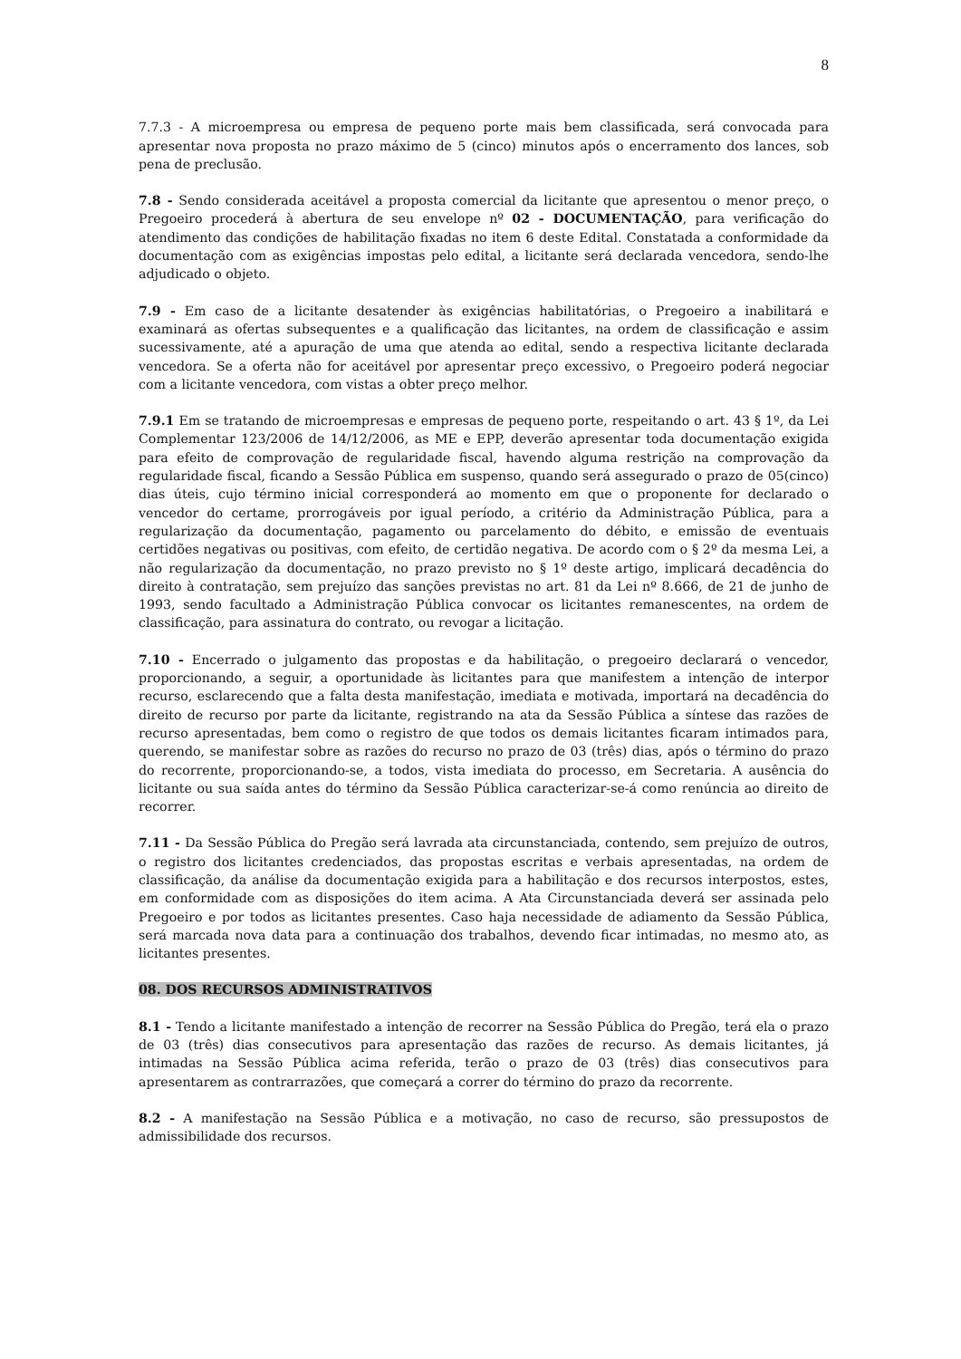8
7.7.3 - A microempresa ou empresa de pequeno porte mais bem classificada, será convocada para apresentar nova proposta no prazo máximo de 5 (cinco) minutos após o encerramento dos lances, sob pena de preclusão.
7.8 - Sendo considerada aceitável a proposta comercial da licitante que apresentou o menor preço, o Pregoeiro procederá à abertura de seu envelope nº 02 - DOCUMENTAÇÃO, para verificação do atendimento das condições de habilitação fixadas no item 6 deste Edital. Constatada a conformidade da documentação com as exigências impostas pelo edital, a licitante será declarada vencedora, sendo-lhe adjudicado o objeto.
7.9 - Em caso de a licitante desatender às exigências habilitatórias, o Pregoeiro a inabilitará e examinará as ofertas subsequentes e a qualificação das licitantes, na ordem de classificação e assim sucessivamente, até a apuração de uma que atenda ao edital, sendo a respectiva licitante declarada vencedora. Se a oferta não for aceitável por apresentar preço excessivo, o Pregoeiro poderá negociar com a licitante vencedora, com vistas a obter preço melhor.
7.9.1 Em se tratando de microempresas e empresas de pequeno porte, respeitando o art. 43 § 1º, da Lei Complementar 123/2006 de 14/12/2006, as ME e EPP, deverão apresentar toda documentação exigida para efeito de comprovação de regularidade fiscal, havendo alguma restrição na comprovação da regularidade fiscal, ficando a Sessão Pública em suspenso, quando será assegurado o prazo de 05(cinco) dias úteis, cujo término inicial corresponderá ao momento em que o proponente for declarado o vencedor do certame, prorrogáveis por igual período, a critério da Administração Pública, para a regularização da documentação, pagamento ou parcelamento do débito, e emissão de eventuais certidões negativas ou positivas, com efeito, de certidão negativa. De acordo com o § 2º da mesma Lei, a não regularização da documentação, no prazo previsto no § 1º deste artigo, implicará decadência do direito à contratação, sem prejuízo das sanções previstas no art. 81 da Lei nº 8.666, de 21 de junho de 1993, sendo facultado a Administração Pública convocar os licitantes remanescentes, na ordem de classificação, para assinatura do contrato, ou revogar a licitação.
7.10 - Encerrado o julgamento das propostas e da habilitação, o pregoeiro declarará o vencedor, proporcionando, a seguir, a oportunidade às licitantes para que manifestem a intenção de interpor recurso, esclarecendo que a falta desta manifestação, imediata e motivada, importará na decadência do direito de recurso por parte da licitante, registrando na ata da Sessão Pública a síntese das razões de recurso apresentadas, bem como o registro de que todos os demais licitantes ficaram intimados para, querendo, se manifestar sobre as razões do recurso no prazo de 03 (três) dias, após o término do prazo do recorrente, proporcionando-se, a todos, vista imediata do processo, em Secretaria. A ausência do licitante ou sua saída antes do término da Sessão Pública caracterizar-se-á como renúncia ao direito de recorrer.
7.11 - Da Sessão Pública do Pregão será lavrada ata circunstanciada, contendo, sem prejuízo de outros, o registro dos licitantes credenciados, das propostas escritas e verbais apresentadas, na ordem de classificação, da análise da documentação exigida para a habilitação e dos recursos interpostos, estes, em conformidade com as disposições do item acima. A Ata Circunstanciada deverá ser assinada pelo Pregoeiro e por todos as licitantes presentes. Caso haja necessidade de adiamento da Sessão Pública, será marcada nova data para a continuação dos trabalhos, devendo ficar intimadas, no mesmo ato, as licitantes presentes.
08. DOS RECURSOS ADMINISTRATIVOS
8.1 - Tendo a licitante manifestado a intenção de recorrer na Sessão Pública do Pregão, terá ela o prazo de 03 (três) dias consecutivos para apresentação das razões de recurso. As demais licitantes, já intimadas na Sessão Pública acima referida, terão o prazo de 03 (três) dias consecutivos para apresentarem as contrarrazões, que começará a correr do término do prazo da recorrente.
8.2 - A manifestação na Sessão Pública e a motivação, no caso de recurso, são pressupostos de admissibilidade dos recursos.